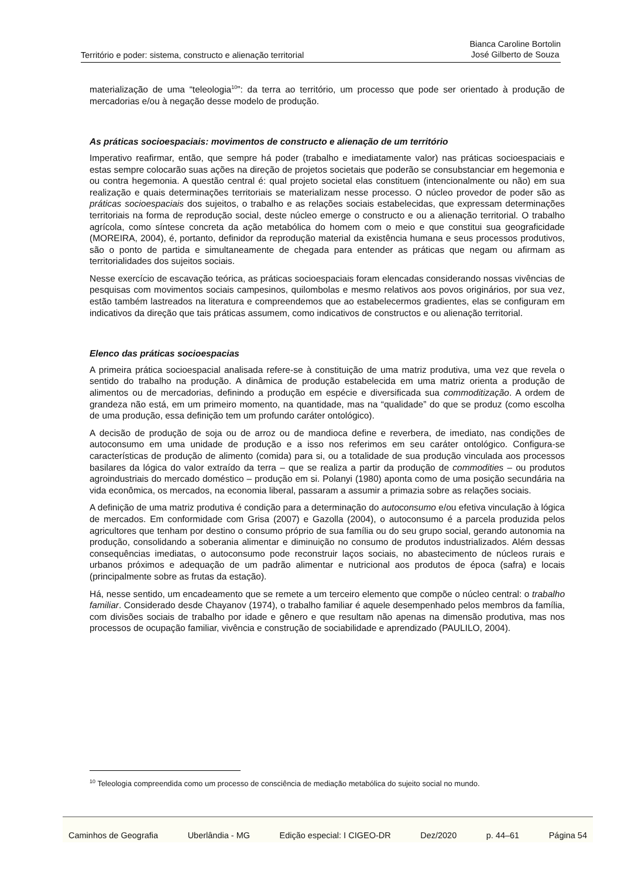Território e poder: sistema, constructo e alienação territorial
Bianca Caroline Bortolin
José Gilberto de Souza
materialização de uma “teleologia<sup>10</sup>”: da terra ao território, um processo que pode ser orientado à produção de mercadorias e/ou à negação desse modelo de produção.
As práticas socioespaciais: movimentos de constructo e alienação de um território
Imperativo reafirmar, então, que sempre há poder (trabalho e imediatamente valor) nas práticas socioespaciais e estas sempre colocarão suas ações na direção de projetos societais que poderão se consubstanciar em hegemonia e ou contra hegemonia. A questão central é: qual projeto societal elas constituem (intencionalmente ou não) em sua realização e quais determinações territoriais se materializam nesse processo. O núcleo provedor de poder são as práticas socioespaciais dos sujeitos, o trabalho e as relações sociais estabelecidas, que expressam determinações territoriais na forma de reprodução social, deste núcleo emerge o constructo e ou a alienação territorial. O trabalho agrícola, como síntese concreta da ação metabólica do homem com o meio e que constitui sua geograficidade (MOREIRA, 2004), é, portanto, definidor da reprodução material da existência humana e seus processos produtivos, são o ponto de partida e simultaneamente de chegada para entender as práticas que negam ou afirmam as territorialidades dos sujeitos sociais.
Nesse exercício de escavação teórica, as práticas socioespaciais foram elencadas considerando nossas vivências de pesquisas com movimentos sociais campesinos, quilombolas e mesmo relativos aos povos originários, por sua vez, estão também lastreados na literatura e compreendemos que ao estabelecermos gradientes, elas se configuram em indicativos da direção que tais práticas assumem, como indicativos de constructos e ou alienação territorial.
Elenco das práticas socioespacias
A primeira prática socioespacial analisada refere-se à constituição de uma matriz produtiva, uma vez que revela o sentido do trabalho na produção. A dinâmica de produção estabelecida em uma matriz orienta a produção de alimentos ou de mercadorias, definindo a produção em espécie e diversificada sua commoditização. A ordem de grandeza não está, em um primeiro momento, na quantidade, mas na “qualidade” do que se produz (como escolha de uma produção, essa definição tem um profundo caráter ontológico).
A decisão de produção de soja ou de arroz ou de mandioca define e reverbera, de imediato, nas condições de autoconsumo em uma unidade de produção e a isso nos referimos em seu caráter ontológico. Configura-se características de produção de alimento (comida) para si, ou a totalidade de sua produção vinculada aos processos basilares da lógica do valor extraído da terra – que se realiza a partir da produção de commodities – ou produtos agroindustriais do mercado doméstico – produção em si. Polanyi (1980) aponta como de uma posição secundária na vida econômica, os mercados, na economia liberal, passaram a assumir a primazia sobre as relações sociais.
A definição de uma matriz produtiva é condição para a determinação do autoconsumo e/ou efetiva vinculação à lógica de mercados. Em conformidade com Grisa (2007) e Gazolla (2004), o autoconsumo é a parcela produzida pelos agricultores que tenham por destino o consumo próprio de sua família ou do seu grupo social, gerando autonomia na produção, consolidando a soberania alimentar e diminuição no consumo de produtos industrializados. Além dessas consequências imediatas, o autoconsumo pode reconstruir laços sociais, no abastecimento de núcleos rurais e urbanos próximos e adequação de um padrão alimentar e nutricional aos produtos de época (safra) e locais (principalmente sobre as frutas da estação).
Há, nesse sentido, um encadeamento que se remete a um terceiro elemento que compõe o núcleo central: o trabalho familiar. Considerado desde Chayanov (1974), o trabalho familiar é aquele desempenhado pelos membros da família, com divisões sociais de trabalho por idade e gênero e que resultam não apenas na dimensão produtiva, mas nos processos de ocupação familiar, vivência e construção de sociabilidade e aprendizado (PAULILO, 2004).
<sup>10</sup> Teleologia compreendida como um processo de consciência de mediação metabólica do sujeito social no mundo.
Caminhos de Geografia Uberlândia - MG Edição especial: I CIGEO-DR Dez/2020 p. 44–61 Página 54